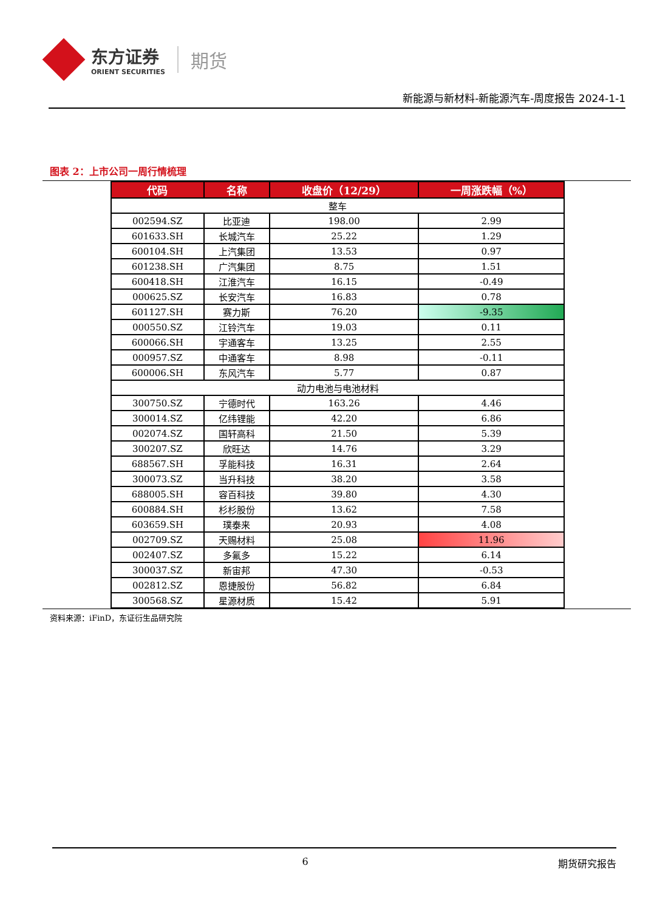东方证券
ORIENT SECURITIES
期货
新能源与新材料-新能源汽车-周度报告 2024-1-1
图表 2：上市公司一周行情梳理
| 代码 | 名称 | 收盘价（12/29） | 一周涨跌幅（%） |
| --- | --- | --- | --- |
| 整车 | | | |
| 002594.SZ | 比亚迪 | 198.00 | 2.99 |
| 601633.SH | 长城汽车 | 25.22 | 1.29 |
| 600104.SH | 上汽集团 | 13.53 | 0.97 |
| 601238.SH | 广汽集团 | 8.75 | 1.51 |
| 600418.SH | 江淮汽车 | 16.15 | -0.49 |
| 000625.SZ | 长安汽车 | 16.83 | 0.78 |
| 601127.SH | 赛力斯 | 76.20 | -9.35 |
| 000550.SZ | 江铃汽车 | 19.03 | 0.11 |
| 600066.SH | 宇通客车 | 13.25 | 2.55 |
| 000957.SZ | 中通客车 | 8.98 | -0.11 |
| 600006.SH | 东风汽车 | 5.77 | 0.87 |
| 动力电池与电池材料 | | | |
| 300750.SZ | 宁德时代 | 163.26 | 4.46 |
| 300014.SZ | 亿纬锂能 | 42.20 | 6.86 |
| 002074.SZ | 国轩高科 | 21.50 | 5.39 |
| 300207.SZ | 欣旺达 | 14.76 | 3.29 |
| 688567.SH | 孚能科技 | 16.31 | 2.64 |
| 300073.SZ | 当升科技 | 38.20 | 3.58 |
| 688005.SH | 容百科技 | 39.80 | 4.30 |
| 600884.SH | 杉杉股份 | 13.62 | 7.58 |
| 603659.SH | 璞泰来 | 20.93 | 4.08 |
| 002709.SZ | 天赐材料 | 25.08 | 11.96 |
| 002407.SZ | 多氟多 | 15.22 | 6.14 |
| 300037.SZ | 新宙邦 | 47.30 | -0.53 |
| 002812.SZ | 恩捷股份 | 56.82 | 6.84 |
| 300568.SZ | 星源材质 | 15.42 | 5.91 |
资料来源：iFinD，东证衍生品研究院
6 期货研究报告